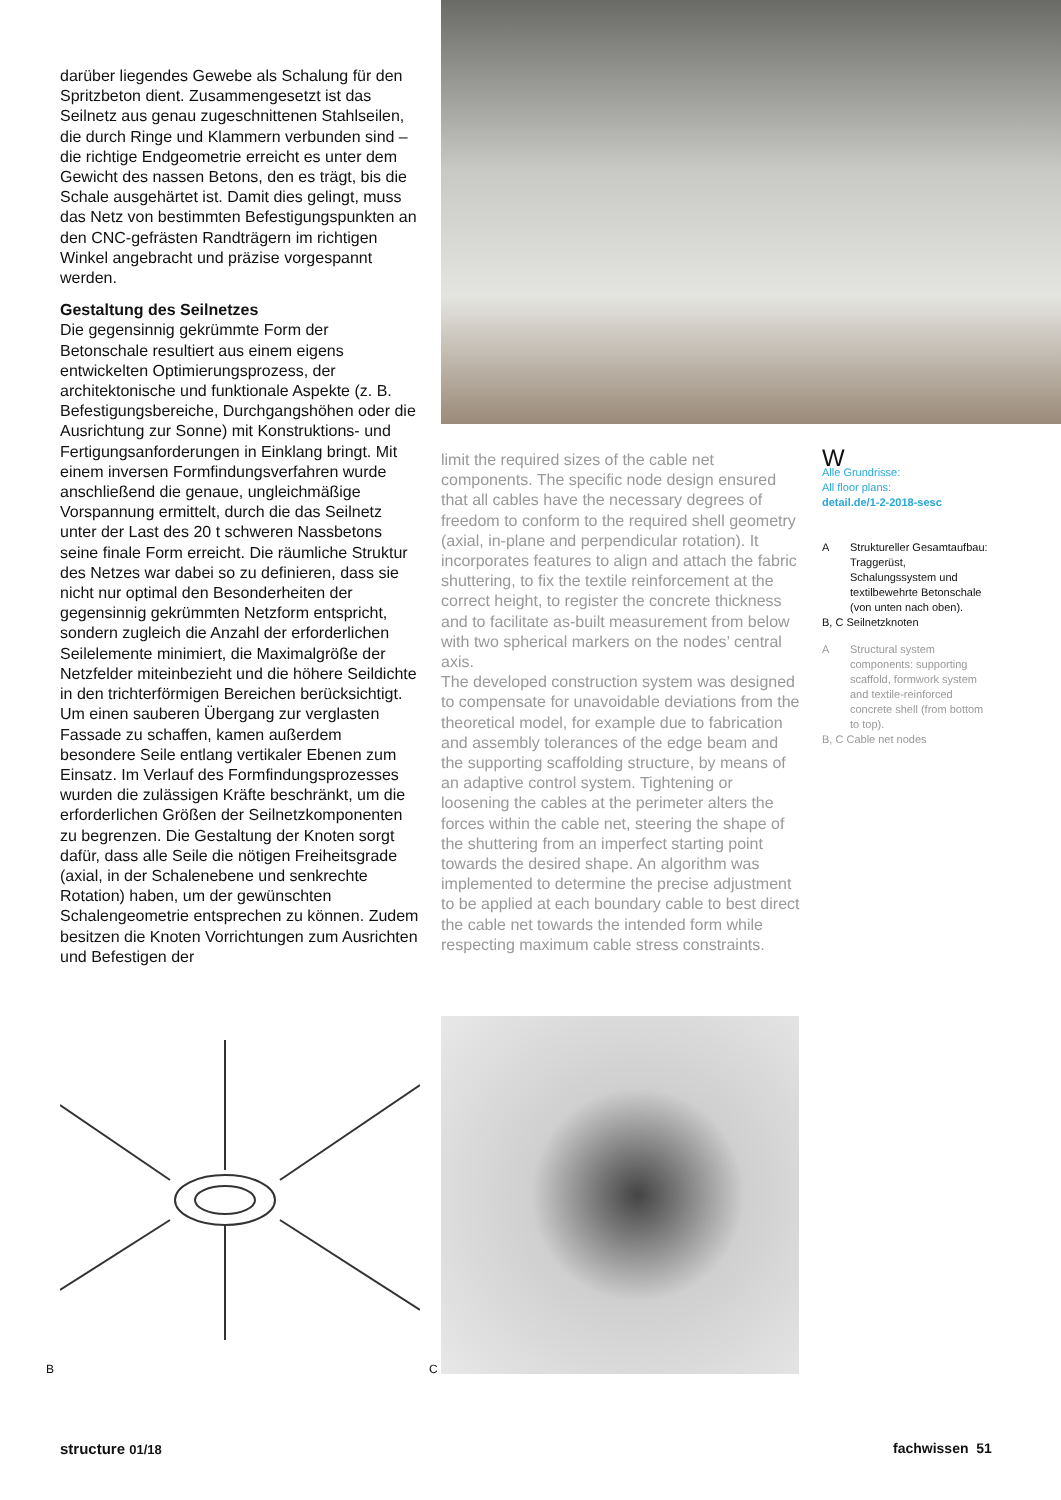darüber liegendes Gewebe als Schalung für den Spritzbeton dient. Zusammengesetzt ist das Seilnetz aus genau zugeschnittenen Stahlseilen, die durch Ringe und Klammern verbunden sind – die richtige Endgeometrie erreicht es unter dem Gewicht des nassen Betons, den es trägt, bis die Schale ausgehärtet ist. Damit dies gelingt, muss das Netz von bestimmten Befestigungspunkten an den CNC-gefrästen Randträgern im richtigen Winkel angebracht und präzise vorgespannt werden.
Gestaltung des Seilnetzes
Die gegensinnig gekrümmte Form der Betonschale resultiert aus einem eigens entwickelten Optimierungsprozess, der architektonische und funktionale Aspekte (z. B. Befestigungsbereiche, Durchgangshöhen oder die Ausrichtung zur Sonne) mit Konstruktions- und Fertigungsanforderungen in Einklang bringt. Mit einem inversen Formfindungsverfahren wurde anschließend die genaue, ungleichmäßige Vorspannung ermittelt, durch die das Seilnetz unter der Last des 20 t schweren Nassbetons seine finale Form erreicht. Die räumliche Struktur des Netzes war dabei so zu definieren, dass sie nicht nur optimal den Besonderheiten der gegensinnig gekrümmten Netzform entspricht, sondern zugleich die Anzahl der erforderlichen Seilelemente minimiert, die Maximalgröße der Netzfelder miteinbezieht und die höhere Seildichte in den trichterförmigen Bereichen berücksichtigt. Um einen sauberen Übergang zur verglasten Fassade zu schaffen, kamen außerdem besondere Seile entlang vertikaler Ebenen zum Einsatz. Im Verlauf des Formfindungsprozesses wurden die zulässigen Kräfte beschränkt, um die erforderlichen Größen der Seilnetzkomponenten zu begrenzen. Die Gestaltung der Knoten sorgt dafür, dass alle Seile die nötigen Freiheitsgrade (axial, in der Schalenebene und senkrechte Rotation) haben, um der gewünschten Schalengeometrie entsprechen zu können. Zudem besitzen die Knoten Vorrichtungen zum Ausrichten und Befestigen der
limit the required sizes of the cable net components. The specific node design ensured that all cables have the necessary degrees of freedom to conform to the required shell geometry (axial, in-plane and perpendicular rotation). It incorporates features to align and attach the fabric shuttering, to fix the textile reinforcement at the correct height, to register the concrete thickness and to facilitate as-built measurement from below with two spherical markers on the nodes’ central axis.
The developed construction system was designed to compensate for unavoidable deviations from the theoretical model, for example due to fabrication and assembly tolerances of the edge beam and the supporting scaffolding structure, by means of an adaptive control system. Tightening or loosening the cables at the perimeter alters the forces within the cable net, steering the shape of the shuttering from an imperfect starting point towards the desired shape. An algorithm was implemented to determine the precise adjustment to be applied at each boundary cable to best direct the cable net towards the intended form while respecting maximum cable stress constraints.
W
Alle Grundrisse:
All floor plans:
detail.de/1-2-2018-sesc
A Struktureller Gesamtaufbau: Traggerüst, Schalungssystem und textilbewehrte Betonschale (von unten nach oben).
B, C Seilnetzknoten
A Structural system components: supporting scaffold, formwork system and textile-reinforced concrete shell (from bottom to top).
B, C Cable net nodes
B C
structure 01/18 fachwissen 51